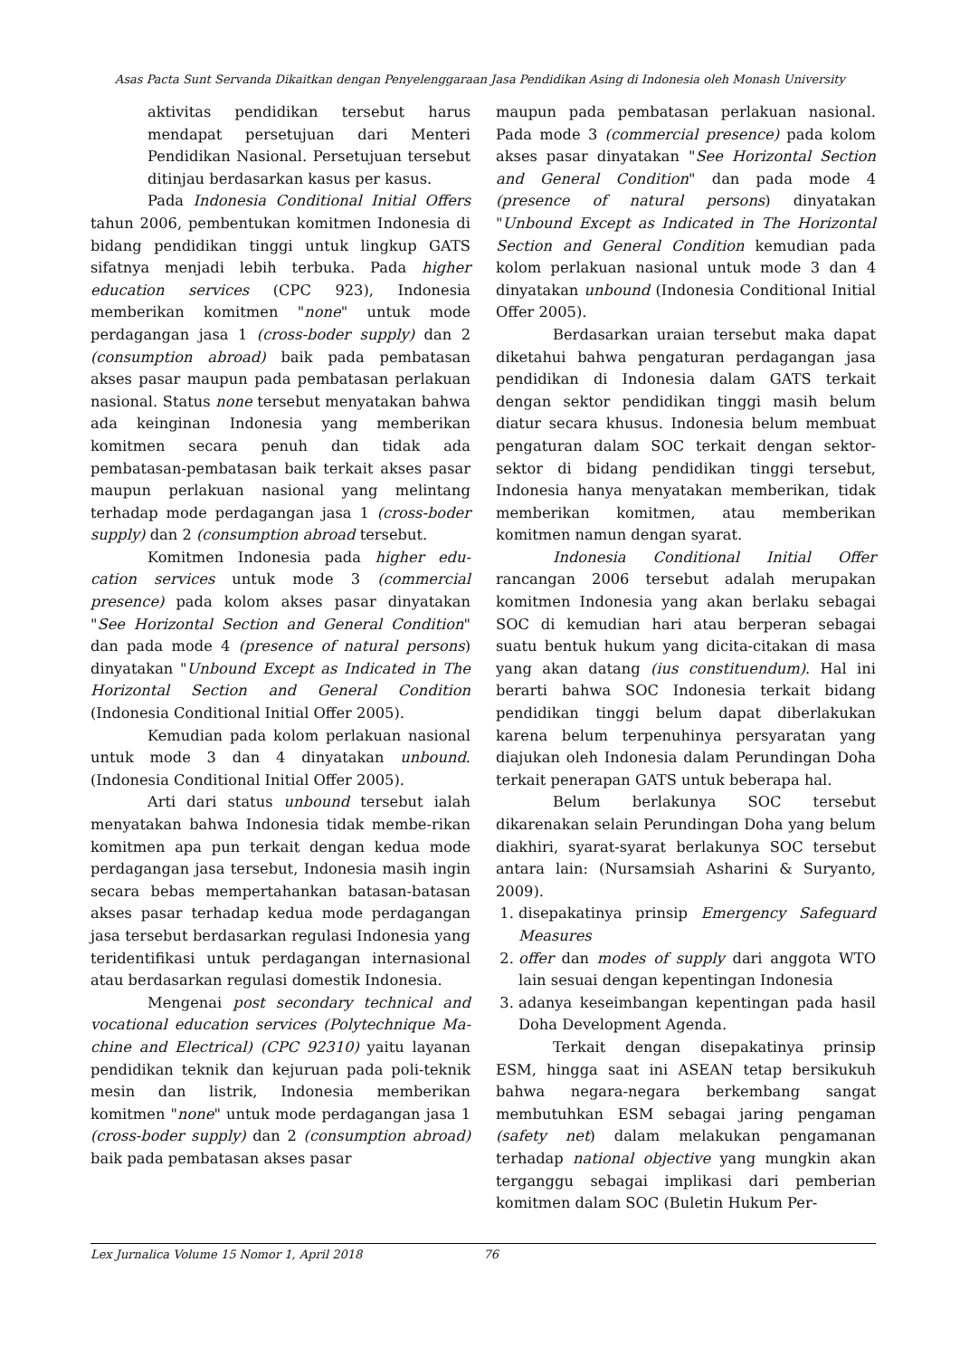Asas Pacta Sunt Servanda Dikaitkan dengan Penyelenggaraan Jasa Pendidikan Asing di Indonesia oleh Monash University
aktivitas pendidikan tersebut harus mendapat persetujuan dari Menteri Pendidikan Nasional. Persetujuan tersebut ditinjau berdasarkan kasus per kasus.
Pada Indonesia Conditional Initial Offers tahun 2006, pembentukan komitmen Indonesia di bidang pendidikan tinggi untuk lingkup GATS sifatnya menjadi lebih terbuka. Pada higher education services (CPC 923), Indonesia memberikan komitmen "none" untuk mode perdagangan jasa 1 (cross-boder supply) dan 2 (consumption abroad) baik pada pembatasan akses pasar maupun pada pembatasan perlakuan nasional. Status none tersebut menyatakan bahwa ada keinginan Indonesia yang memberikan komitmen secara penuh dan tidak ada pembatasan-pembatasan baik terkait akses pasar maupun perlakuan nasional yang melintang terhadap mode perdagangan jasa 1 (cross-boder supply) dan 2 (consumption abroad tersebut.
Komitmen Indonesia pada higher edu-cation services untuk mode 3 (commercial presence) pada kolom akses pasar dinyatakan "See Horizontal Section and General Condition" dan pada mode 4 (presence of natural persons) dinyatakan "Unbound Except as Indicated in The Horizontal Section and General Condition (Indonesia Conditional Initial Offer 2005).
Kemudian pada kolom perlakuan nasional untuk mode 3 dan 4 dinyatakan unbound. (Indonesia Conditional Initial Offer 2005).
Arti dari status unbound tersebut ialah menyatakan bahwa Indonesia tidak membe-rikan komitmen apa pun terkait dengan kedua mode perdagangan jasa tersebut, Indonesia masih ingin secara bebas mempertahankan batasan-batasan akses pasar terhadap kedua mode perdagangan jasa tersebut berdasarkan regulasi Indonesia yang teridentifikasi untuk perdagangan internasional atau berdasarkan regulasi domestik Indonesia.
Mengenai post secondary technical and vocational education services (Polytechnique Ma-chine and Electrical) (CPC 92310) yaitu layanan pendidikan teknik dan kejuruan pada poli-teknik mesin dan listrik, Indonesia memberikan komitmen "none" untuk mode perdagangan jasa 1 (cross-boder supply) dan 2 (consumption abroad) baik pada pembatasan akses pasar
maupun pada pembatasan perlakuan nasional. Pada mode 3 (commercial presence) pada kolom akses pasar dinyatakan "See Horizontal Section and General Condition" dan pada mode 4 (presence of natural persons) dinyatakan "Unbound Except as Indicated in The Horizontal Section and General Condition kemudian pada kolom perlakuan nasional untuk mode 3 dan 4 dinyatakan unbound (Indonesia Conditional Initial Offer 2005).
Berdasarkan uraian tersebut maka dapat diketahui bahwa pengaturan perdagangan jasa pendidikan di Indonesia dalam GATS terkait dengan sektor pendidikan tinggi masih belum diatur secara khusus. Indonesia belum membuat pengaturan dalam SOC terkait dengan sektor-sektor di bidang pendidikan tinggi tersebut, Indonesia hanya menyatakan memberikan, tidak memberikan komitmen, atau memberikan komitmen namun dengan syarat.
Indonesia Conditional Initial Offer rancangan 2006 tersebut adalah merupakan komitmen Indonesia yang akan berlaku sebagai SOC di kemudian hari atau berperan sebagai suatu bentuk hukum yang dicita-citakan di masa yang akan datang (ius constituendum). Hal ini berarti bahwa SOC Indonesia terkait bidang pendidikan tinggi belum dapat diberlakukan karena belum terpenuhinya persyaratan yang diajukan oleh Indonesia dalam Perundingan Doha terkait penerapan GATS untuk beberapa hal.
Belum berlakunya SOC tersebut dikarenakan selain Perundingan Doha yang belum diakhiri, syarat-syarat berlakunya SOC tersebut antara lain: (Nursamsiah Asharini & Suryanto, 2009).
1. disepakatinya prinsip Emergency Safeguard Measures
2. offer dan modes of supply dari anggota WTO lain sesuai dengan kepentingan Indonesia
3. adanya keseimbangan kepentingan pada hasil Doha Development Agenda.
Terkait dengan disepakatinya prinsip ESM, hingga saat ini ASEAN tetap bersikukuh bahwa negara-negara berkembang sangat membutuhkan ESM sebagai jaring pengaman (safety net) dalam melakukan pengamanan terhadap national objective yang mungkin akan terganggu sebagai implikasi dari pemberian komitmen dalam SOC (Buletin Hukum Per-
Lex Jurnalica Volume 15 Nomor 1, April 2018 76